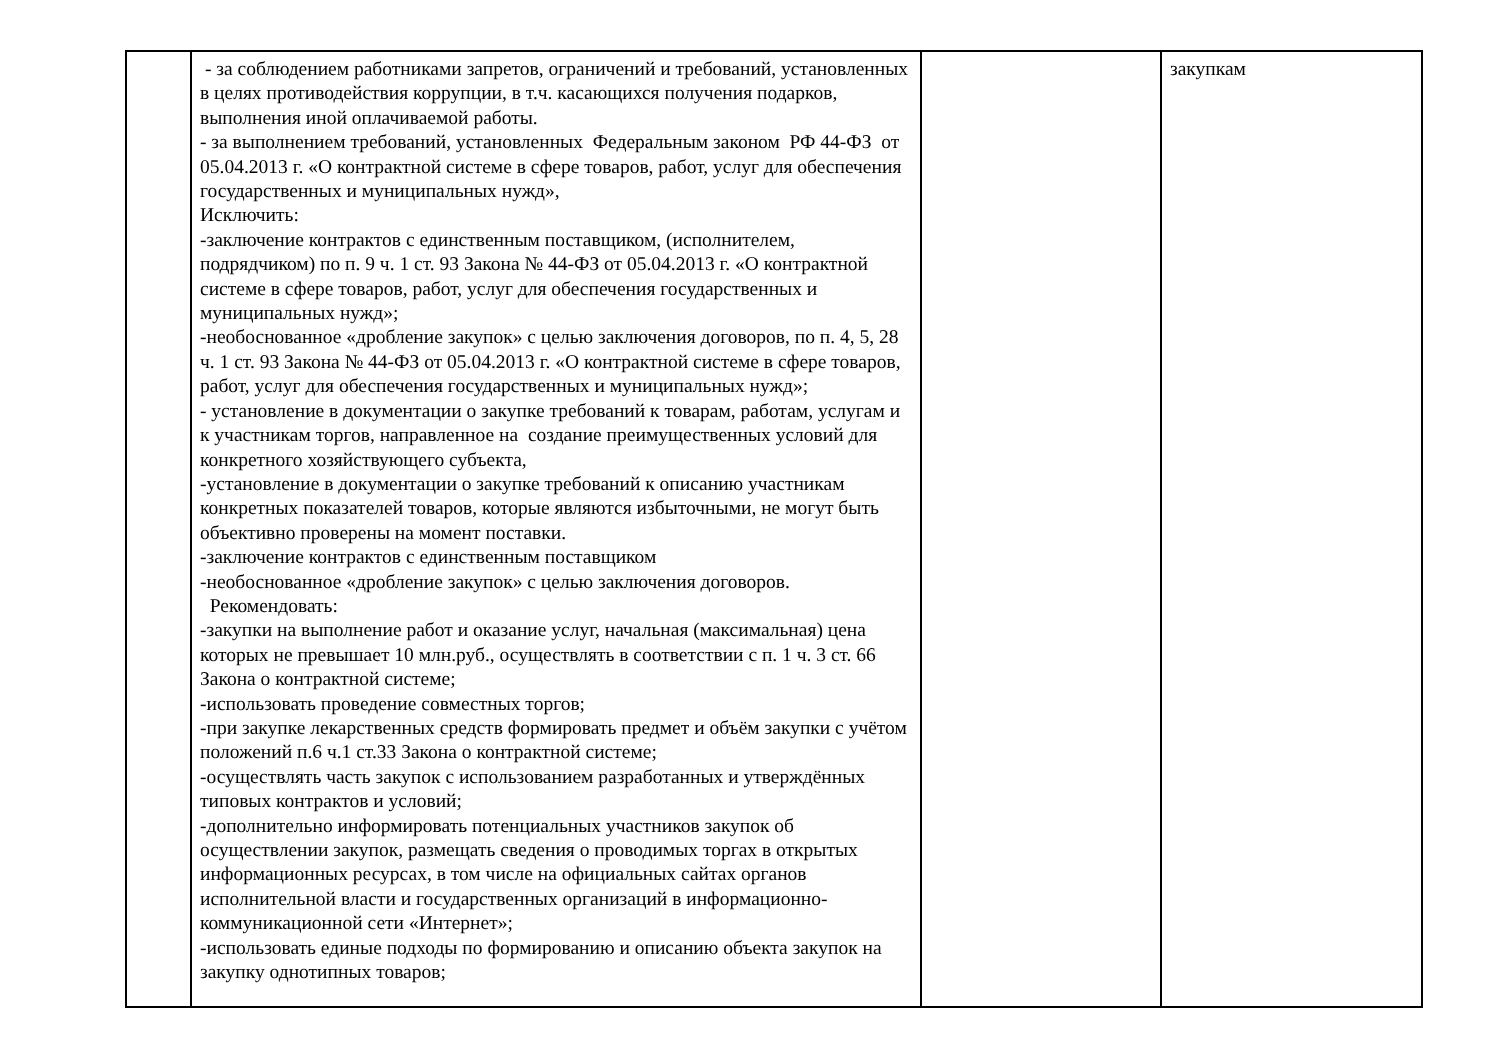| | - за соблюдением работниками запретов, ограничений и требований, установленных в целях противодействия коррупции, в т.ч. касающихся получения подарков, выполнения иной оплачиваемой работы. - за выполнением требований, установленных Федеральным законом РФ 44-ФЗ от 05.04.2013 г. «О контрактной системе в сфере товаров, работ, услуг для обеспечения государственных и муниципальных нужд», Исключить: -заключение контрактов с единственным поставщиком, (исполнителем, подрядчиком) по п. 9 ч. 1 ст. 93 Закона № 44-ФЗ от 05.04.2013 г. «О контрактной системе в сфере товаров, работ, услуг для обеспечения государственных и муниципальных нужд»; -необоснованное «дробление закупок» с целью заключения договоров, по п. 4, 5, 28 ч. 1 ст. 93 Закона № 44-ФЗ от 05.04.2013 г. «О контрактной системе в сфере товаров, работ, услуг для обеспечения государственных и муниципальных нужд»; - установление в документации о закупке требований к товарам, работам, услугам и к участникам торгов, направленное на создание преимущественных условий для конкретного хозяйствующего субъекта, -установление в документации о закупке требований к описанию участникам конкретных показателей товаров, которые являются избыточными, не могут быть объективно проверены на момент поставки. -заключение контрактов с единственным поставщиком -необоснованное «дробление закупок» с целью заключения договоров. Рекомендовать: -закупки на выполнение работ и оказание услуг, начальная (максимальная) цена которых не превышает 10 млн.руб., осуществлять в соответствии с п. 1 ч. 3 ст. 66 Закона о контрактной системе; -использовать проведение совместных торгов; -при закупке лекарственных средств формировать предмет и объём закупки с учётом положений п.6 ч.1 ст.33 Закона о контрактной системе; -осуществлять часть закупок с использованием разработанных и утверждённых типовых контрактов и условий; -дополнительно информировать потенциальных участников закупок об осуществлении закупок, размещать сведения о проводимых торгах в открытых информационных ресурсах, в том числе на официальных сайтах органов исполнительной власти и государственных организаций в информационно-коммуникационной сети «Интернет»; -использовать единые подходы по формированию и описанию объекта закупок на закупку однотипных товаров; | | закупкам |